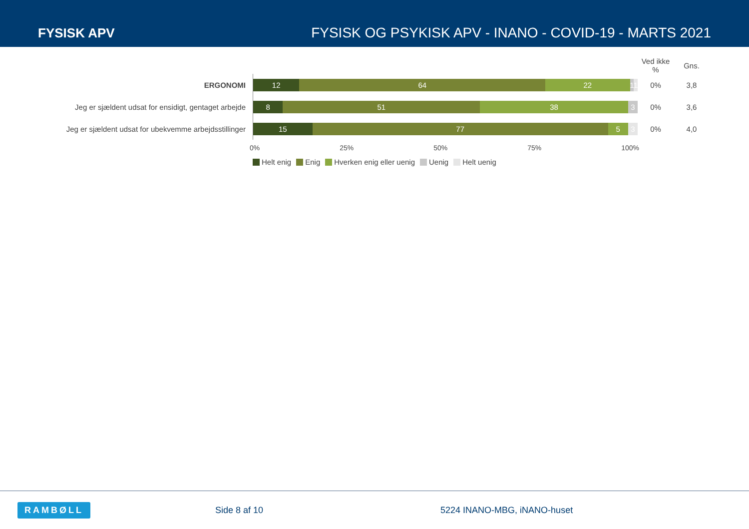FYSISK APV
FYSISK OG PSYKISK APV - INANO - COVID-19 - MARTS 2021
| | | Ved ikke % | Gns. |
| --- | --- | --- | --- |
| ERGONOMI | 12 64 22 1 1 | 0% | 3,8 |
| Jeg er sjældent udsat for ensidigt, gentaget arbejde | 8 51 38 3 | 0% | 3,6 |
| Jeg er sjældent udsat for ubekvemme arbejdsstillinger | 15 77 5 3 | 0% | 4,0 |
0% 25% 50% 75% 100%
Helt enig Enig Hverken enig eller uenig Uenig Helt uenig
RAMBØLL Side 8 af 10 5224 INANO-MBG, iNANO-huset